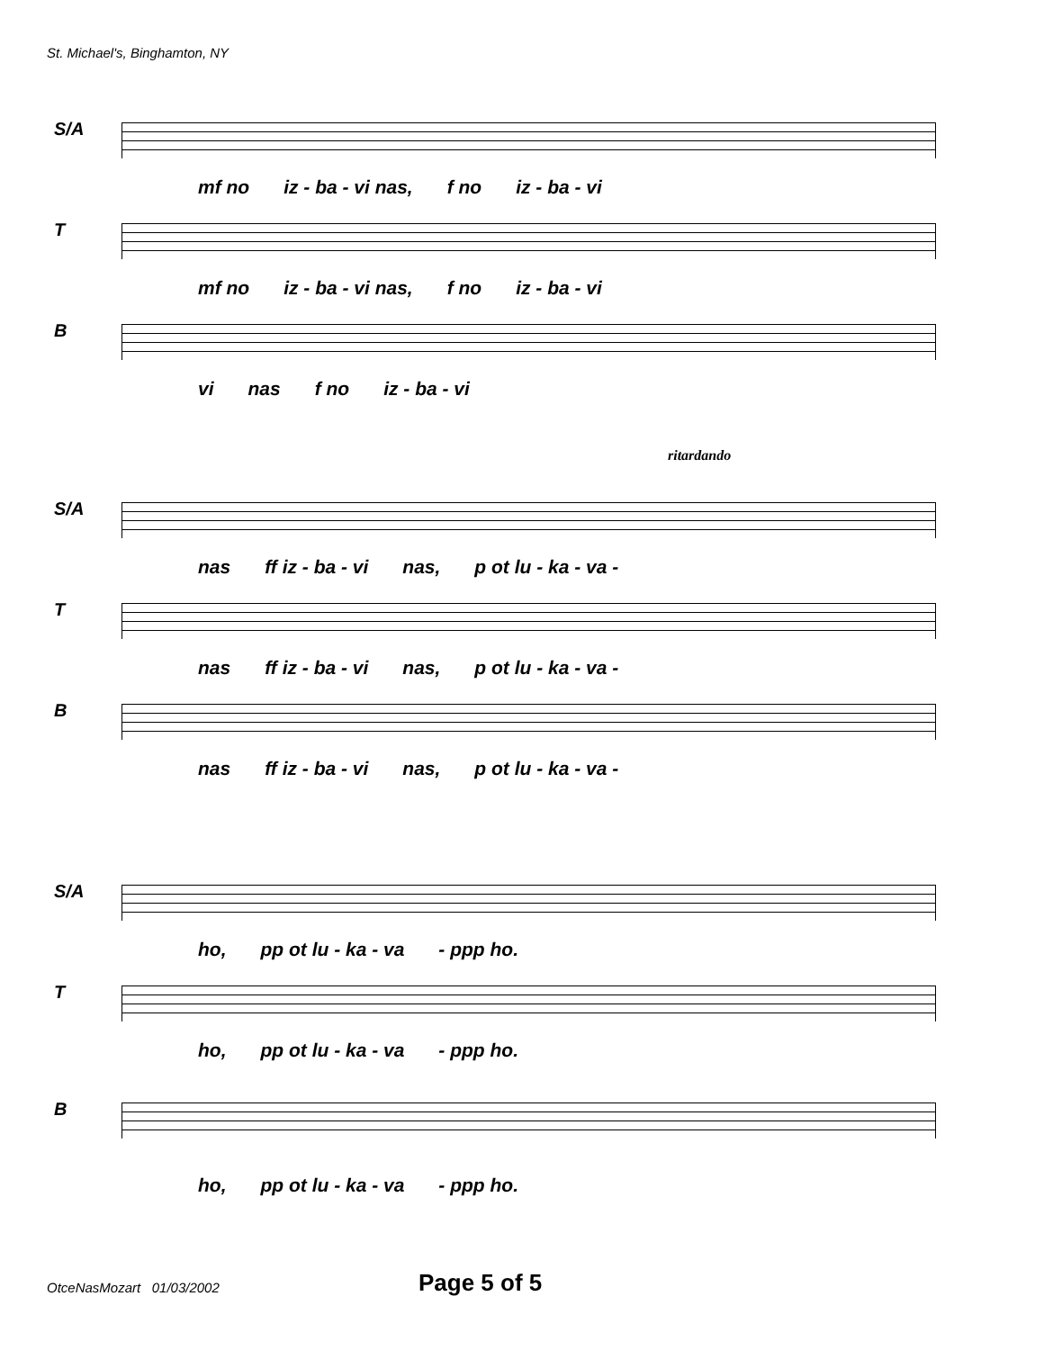St. Michael's, Binghamton, NY
S/A
mf no iz - ba - vi nas, f no iz - ba - vi
T
mf no iz - ba - vi nas, f no iz - ba - vi
B
vi nas f no iz - ba - vi
ritardando
S/A
nas ff iz - ba - vi nas, p ot lu - ka - va -
T
nas ff iz - ba - vi nas, p ot lu - ka - va -
B
nas ff iz - ba - vi nas, p ot lu - ka - va -
S/A
ho, pp ot lu - ka - va - ppp ho.
T
ho, pp ot lu - ka - va - ppp ho.
B
ho, pp ot lu - ka - va - ppp ho.
OtceNasMozart 01/03/2002 Page 5 of 5